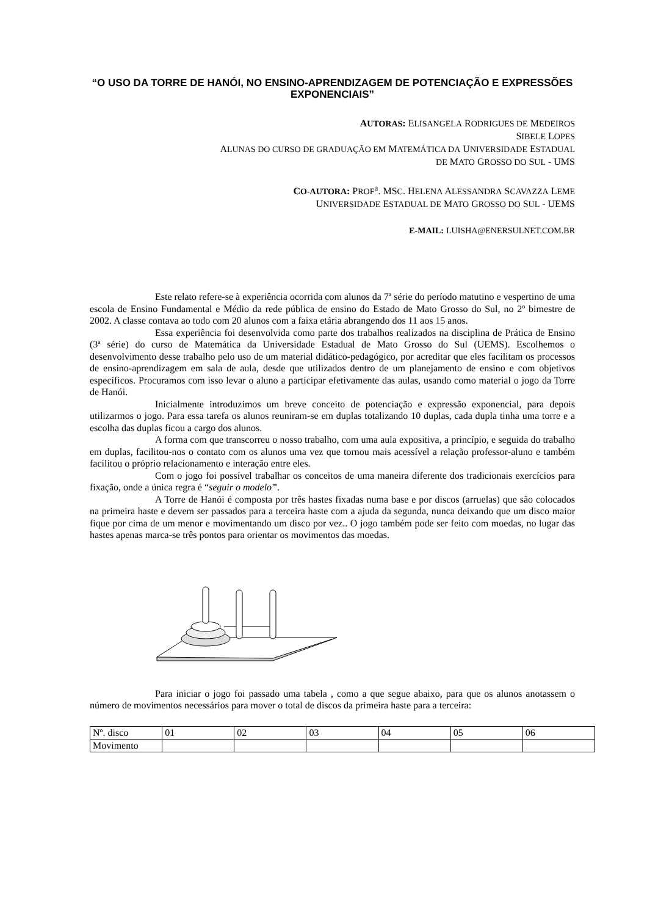“O USO DA TORRE DE HANÓI, NO ENSINO-APRENDIZAGEM DE POTENCIAÇÃO E EXPRESSÕES EXPONENCIAIS”
AUTORAS: ELISANGELA RODRIGUES DE MEDEIROS
SIBELE LOPES
ALUNAS DO CURSO DE GRADUAÇÃO EM MATEMÁTICA DA UNIVERSIDADE ESTADUAL
DE MATO GROSSO DO SUL - UMS
CO-AUTORA: PROF<sup>a</sup>. MSC. HELENA ALESSANDRA SCAVAZZA LEME
UNIVERSIDADE ESTADUAL DE MATO GROSSO DO SUL - UEMS
E-MAIL: LUISHA@ENERSULNET.COM.BR
Este relato refere-se à experiência ocorrida com alunos da 7ª série do período matutino e vespertino de uma escola de Ensino Fundamental e Médio da rede pública de ensino do Estado de Mato Grosso do Sul, no 2º bimestre de 2002. A classe contava ao todo com 20 alunos com a faixa etária abrangendo dos 11 aos 15 anos.
Essa experiência foi desenvolvida como parte dos trabalhos realizados na disciplina de Prática de Ensino (3ª série) do curso de Matemática da Universidade Estadual de Mato Grosso do Sul (UEMS). Escolhemos o desenvolvimento desse trabalho pelo uso de um material didático-pedagógico, por acreditar que eles facilitam os processos de ensino-aprendizagem em sala de aula, desde que utilizados dentro de um planejamento de ensino e com objetivos específicos. Procuramos com isso levar o aluno a participar efetivamente das aulas, usando como material o jogo da Torre de Hanói.
Inicialmente introduzimos um breve conceito de potenciação e expressão exponencial, para depois utilizarmos o jogo. Para essa tarefa os alunos reuniram-se em duplas totalizando 10 duplas, cada dupla tinha uma torre e a escolha das duplas ficou a cargo dos alunos.
A forma com que transcorreu o nosso trabalho, com uma aula expositiva, a princípio, e seguida do trabalho em duplas, facilitou-nos o contato com os alunos uma vez que tornou mais acessível a relação professor-aluno e também facilitou o próprio relacionamento e interação entre eles.
Com o jogo foi possível trabalhar os conceitos de uma maneira diferente dos tradicionais exercícios para fixação, onde a única regra é “seguir o modelo”.
A Torre de Hanói é composta por três hastes fixadas numa base e por discos (arruelas) que são colocados na primeira haste e devem ser passados para a terceira haste com a ajuda da segunda, nunca deixando que um disco maior fique por cima de um menor e movimentando um disco por vez.. O jogo também pode ser feito com moedas, no lugar das hastes apenas marca-se três pontos para orientar os movimentos das moedas.
Para iniciar o jogo foi passado uma tabela , como a que segue abaixo, para que os alunos anotassem o número de movimentos necessários para mover o total de discos da primeira haste para a terceira:
| Nº. disco | 01 | 02 | 03 | 04 | 05 | 06 |
| Movimento | | | | | | |